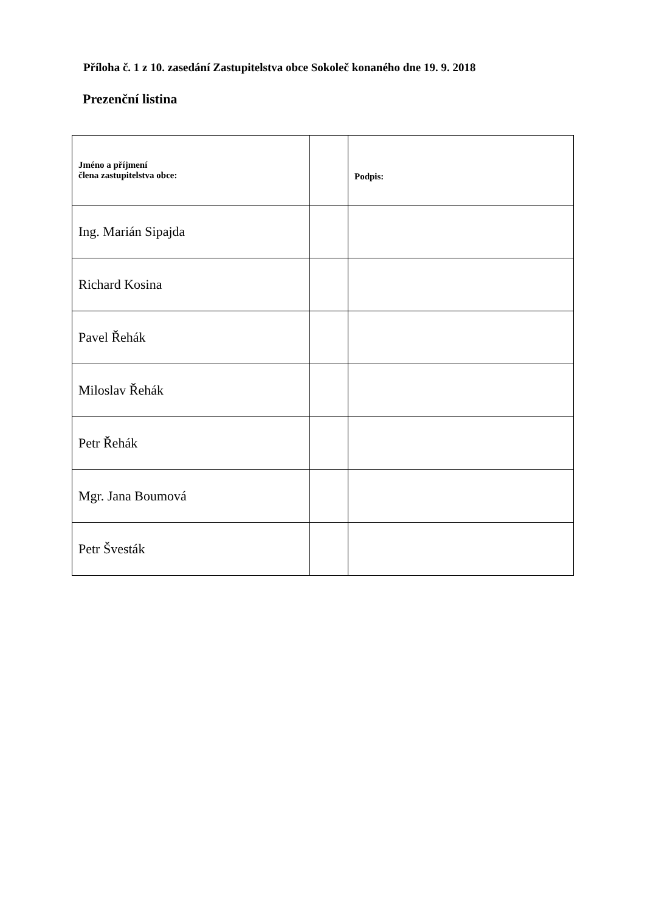Příloha č. 1 z 10. zasedání Zastupitelstva obce Sokoleč konaného dne 19. 9. 2018
Prezenční listina
| Jméno a příjmení člena zastupitelstva obce: | | Podpis: |
| --- | --- | --- |
| Ing. Marián Sipajda | | |
| Richard Kosina | | |
| Pavel Řehák | | |
| Miloslav Řehák | | |
| Petr Řehák | | |
| Mgr. Jana Boumová | | |
| Petr Švesták | | |